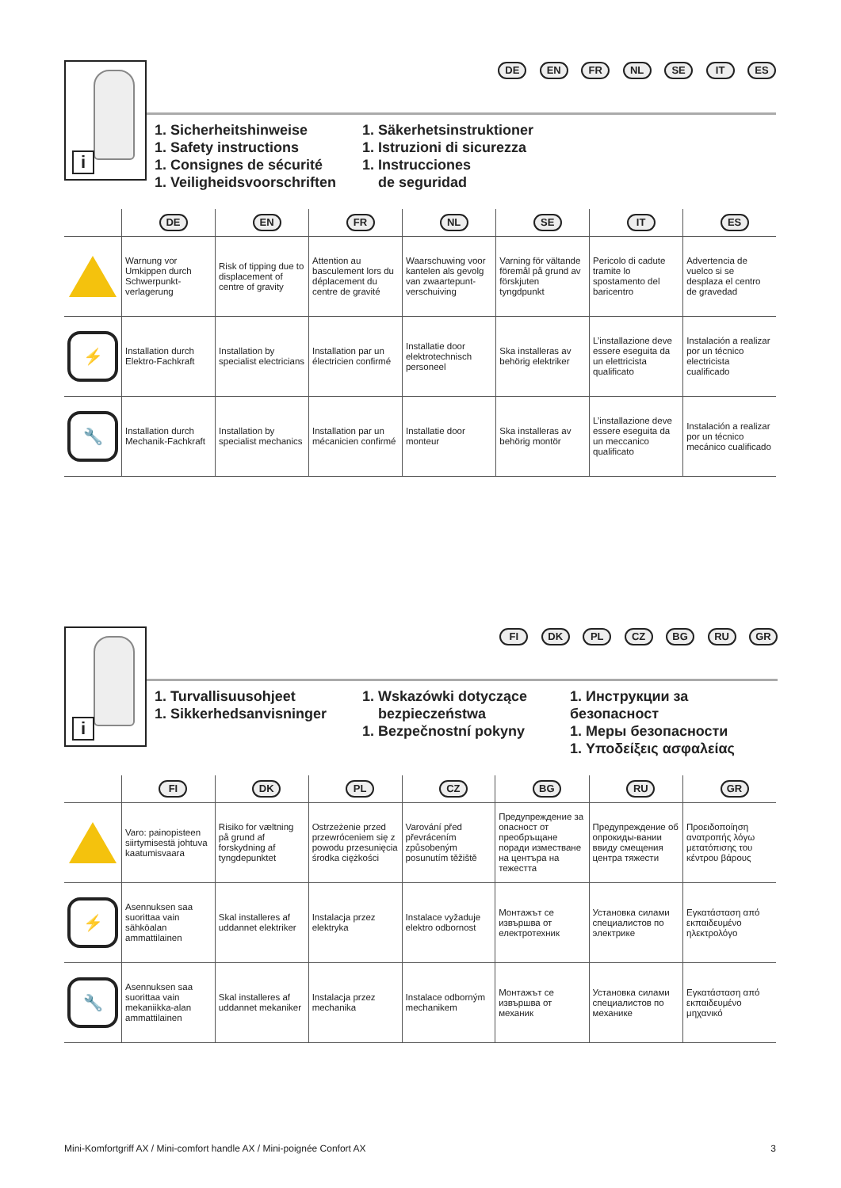i
DE EN FR NL SE IT ES
1. Sicherheitshinweise
1. Safety instructions
1. Consignes de sécurité
1. Veiligheidsvoorschriften
1. Säkerhetsinstruktioner
1. Istruzioni di sicurezza
1. Instrucciones
de seguridad
| | DE | EN | FR | NL | SE | IT | ES |
| --- | --- | --- | --- | --- | --- | --- | --- |
| | Warnung vor Umkippen durch Schwerpunkt-verlagerung | Risk of tipping due to displacement of centre of gravity | Attention au basculement lors du déplacement du centre de gravité | Waarschuwing voor kantelen als gevolg van zwaartepunt-verschuiving | Varning för vältande föremål på grund av förskjuten tyngdpunkt | Pericolo di cadute tramite lo spostamento del baricentro | Advertencia de vuelco si se desplaza el centro de gravedad |
| ⚡ | Installation durch Elektro-Fachkraft | Installation by specialist electricians | Installation par un électricien confirmé | Installatie door elektrotechnisch personeel | Ska installeras av behörig elektriker | L’installazione deve essere eseguita da un elettricista qualificato | Instalación a realizar por un técnico electricista cualificado |
| 🔧 | Installation durch Mechanik-Fachkraft | Installation by specialist mechanics | Installation par un mécanicien confirmé | Installatie door monteur | Ska installeras av behörig montör | L’installazione deve essere eseguita da un meccanico qualificato | Instalación a realizar por un técnico mecánico cualificado |
i
FI DK PL CZ BG RU GR
1. Turvallisuusohjeet
1. Sikkerhedsanvisninger
1. Wskazówki dotyczące
bezpieczeństwa
1. Bezpečnostní pokyny
1. Инструкции за безопасност
1. Меры безопасности
1. Υποδείξεις ασφαλείας
| | FI | DK | PL | CZ | BG | RU | GR |
| --- | --- | --- | --- | --- | --- | --- | --- |
| | Varo: painopisteen siirtymisestä johtuva kaatumisvaara | Risiko for væltning på grund af forskydning af tyngdepunktet | Ostrzeżenie przed przewróceniem się z powodu przesunięcia środka ciężkości | Varování před převrácením způsobeným posunutím těžiště | Предупреждение за опасност от преобръщане поради изместване на центъра на тежестта | Предупреждение об опрокиды-вании ввиду смещения центра тяжести | Προειδοποίηση ανατροπής λόγω μετατόπισης του κέντρου βάρους |
| ⚡ | Asennuksen saa suorittaa vain sähköalan ammattilainen | Skal installeres af uddannet elektriker | Instalacja przez elektryka | Instalace vyžaduje elektro odbornost | Монтажът се извършва от електротехник | Установка силами специалистов по электрике | Εγκατάσταση από εκπαιδευμένο ηλεκτρολόγο |
| 🔧 | Asennuksen saa suorittaa vain mekaniikka-alan ammattilainen | Skal installeres af uddannet mekaniker | Instalacja przez mechanika | Instalace odborným mechanikem | Монтажът се извършва от механик | Установка силами специалистов по механике | Εγκατάσταση από εκπαιδευμένο μηχανικό |
Mini-Komfortgriff AX / Mini-comfort handle AX / Mini-poignée Confort AX 3